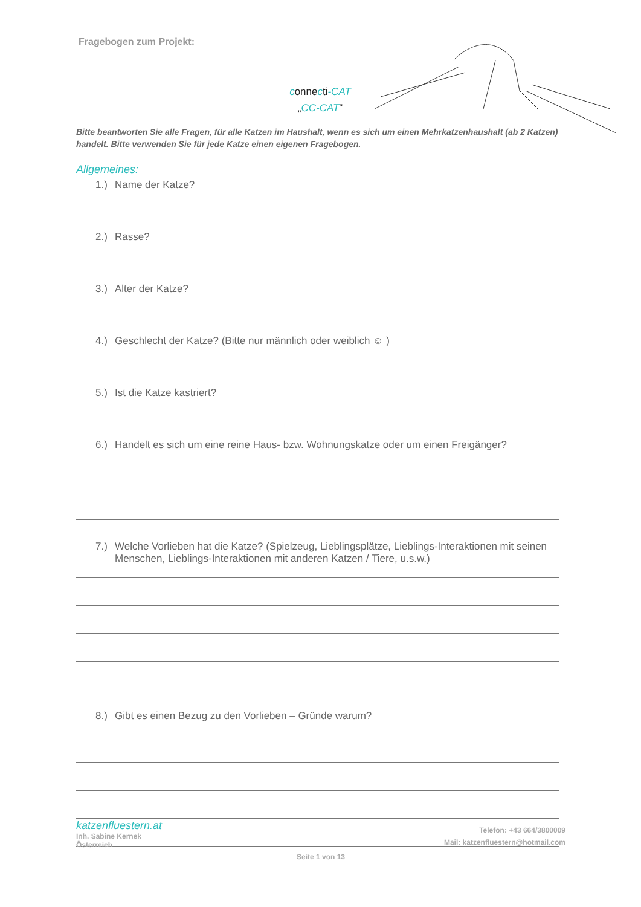Fragebogen zum Projekt:
connecti-CAT
„CC-CAT“
Bitte beantworten Sie alle Fragen, für alle Katzen im Haushalt, wenn es sich um einen Mehrkatzenhaushalt (ab 2 Katzen) handelt. Bitte verwenden Sie für jede Katze einen eigenen Fragebogen.
Allgemeines:
1.) Name der Katze?
2.) Rasse?
3.) Alter der Katze?
4.) Geschlecht der Katze? (Bitte nur männlich oder weiblich ☺ )
5.) Ist die Katze kastriert?
6.) Handelt es sich um eine reine Haus- bzw. Wohnungskatze oder um einen Freigänger?
7.) Welche Vorlieben hat die Katze? (Spielzeug, Lieblingsplätze, Lieblings-Interaktionen mit seinen Menschen, Lieblings-Interaktionen mit anderen Katzen / Tiere, u.s.w.)
8.) Gibt es einen Bezug zu den Vorlieben – Gründe warum?
katzenfluestern.at
Inh. Sabine Kernek
Österreich
Telefon: +43 664/3800009
Mail: katzenfluestern@hotmail.com
Seite 1 von 13